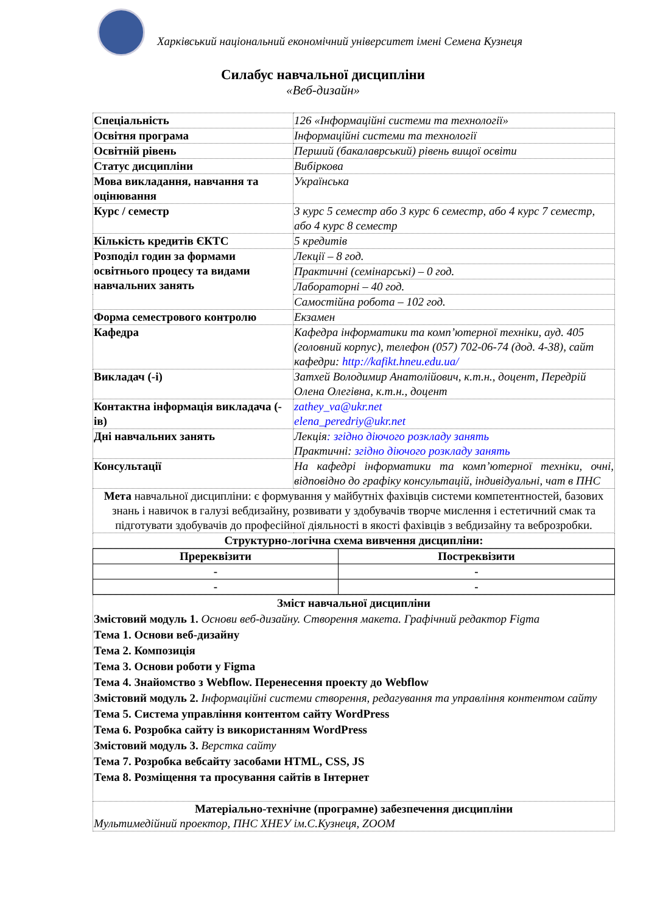Харківський національний економічний університет імені Семена Кузнеця
Силабус навчальної дисципліни
«Веб-дизайн»
| Спеціальність | 126 «Інформаційні системи та технології» |
| Освітня програма | Інформаційні системи та технології |
| Освітній рівень | Перший (бакалаврський) рівень вищої освіти |
| Статус дисципліни | Вибіркова |
| Мова викладання, навчання та оцінювання | Українська |
| Курс / семестр | 3 курс 5 семестр або 3 курс 6 семестр, або 4 курс 7 семестр, або 4 курс 8 семестр |
| Кількість кредитів ЄКТС | 5 кредитів |
| Розподіл годин за формами освітнього процесу та видами навчальних занять | Лекції – 8 год. |
| | Практичні (семінарські) – 0 год. |
| | Лабораторні – 40 год. |
| | Самостійна робота – 102 год. |
| Форма семестрового контролю | Екзамен |
| Кафедра | Кафедра інформатики та комп’ютерної техніки, ауд. 405 (головний корпус), телефон (057) 702-06-74 (дод. 4-38), сайт кафедри: http://kafikt.hneu.edu.ua/ |
| Викладач (-і) | Затхей Володимир Анатолійович, к.т.н., доцент, Передрій Олена Олегівна, к.т.н., доцент |
| Контактна інформація викладача (-ів) | zathey_va@ukr.net elena_peredriy@ukr.net |
| Дні навчальних занять | Лекція : згідно діючого розкладу занять Практичні: згідно діючого розкладу занять |
| Консультації | На кафедрі інформатики та комп’ютерної техніки, очні, відповідно до графіку консультацій, індивідуальні, чат в ПНС |
| Мета навчальної дисципліни: є формування у майбутніх фахівців системи компетентностей, базових знань і навичок в галузі вебдизайну, розвивати у здобувачів творче мислення і естетичний смак та підготувати здобувачів до професійної діяльності в якості фахівців з вебдизайну та веброзробки. | |
| Структурно-логічна схема вивчення дисципліни: | |
| Пререквізити | Постреквізити |
| - | - |
| - | - |
| Зміст навчальної дисципліни Змістовий модуль 1. Основи веб-дизайну. Створення макета. Графічний редактор Figma Тема 1. Основи веб-дизайну Тема 2. Композиція Тема 3. Основи роботи у Figma Тема 4. Знайомство з Webflow. Перенесення проекту до Webflow Змістовий модуль 2. Інформаційні системи створення, редагування та управління контентом сайту Тема 5. Система управління контентом сайту WordPress Тема 6. Розробка сайту із використанням WordPress Змістовий модуль 3. Верстка сайту Тема 7. Розробка вебсайту засобами HTML, CSS, JS Тема 8. Розміщення та просування сайтів в Інтернет |
| Матеріально-технічне (програмне) забезпечення дисципліни Мультимедійний проектор, ПНС ХНЕУ ім.С.Кузнеця, ZOOM |